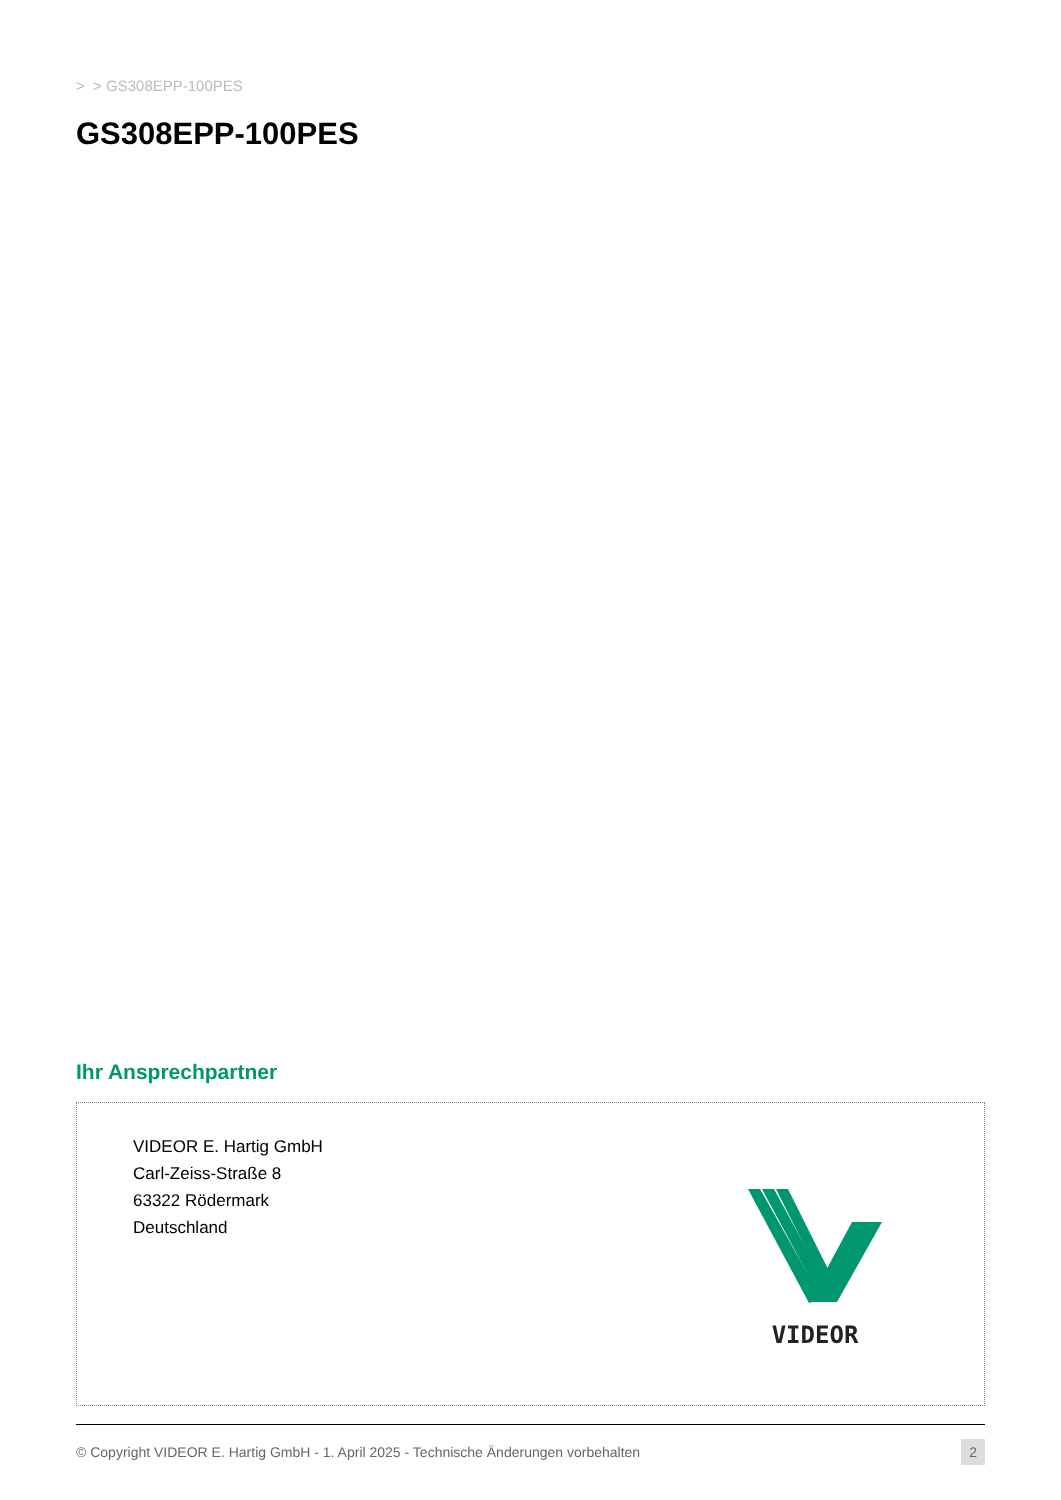> > GS308EPP-100PES
GS308EPP-100PES
Ihr Ansprechpartner
VIDEOR E. Hartig GmbH
Carl-Zeiss-Straße 8
63322 Rödermark
Deutschland
VIDEOR
© Copyright VIDEOR E. Hartig GmbH - 1. April 2025 - Technische Änderungen vorbehalten 2